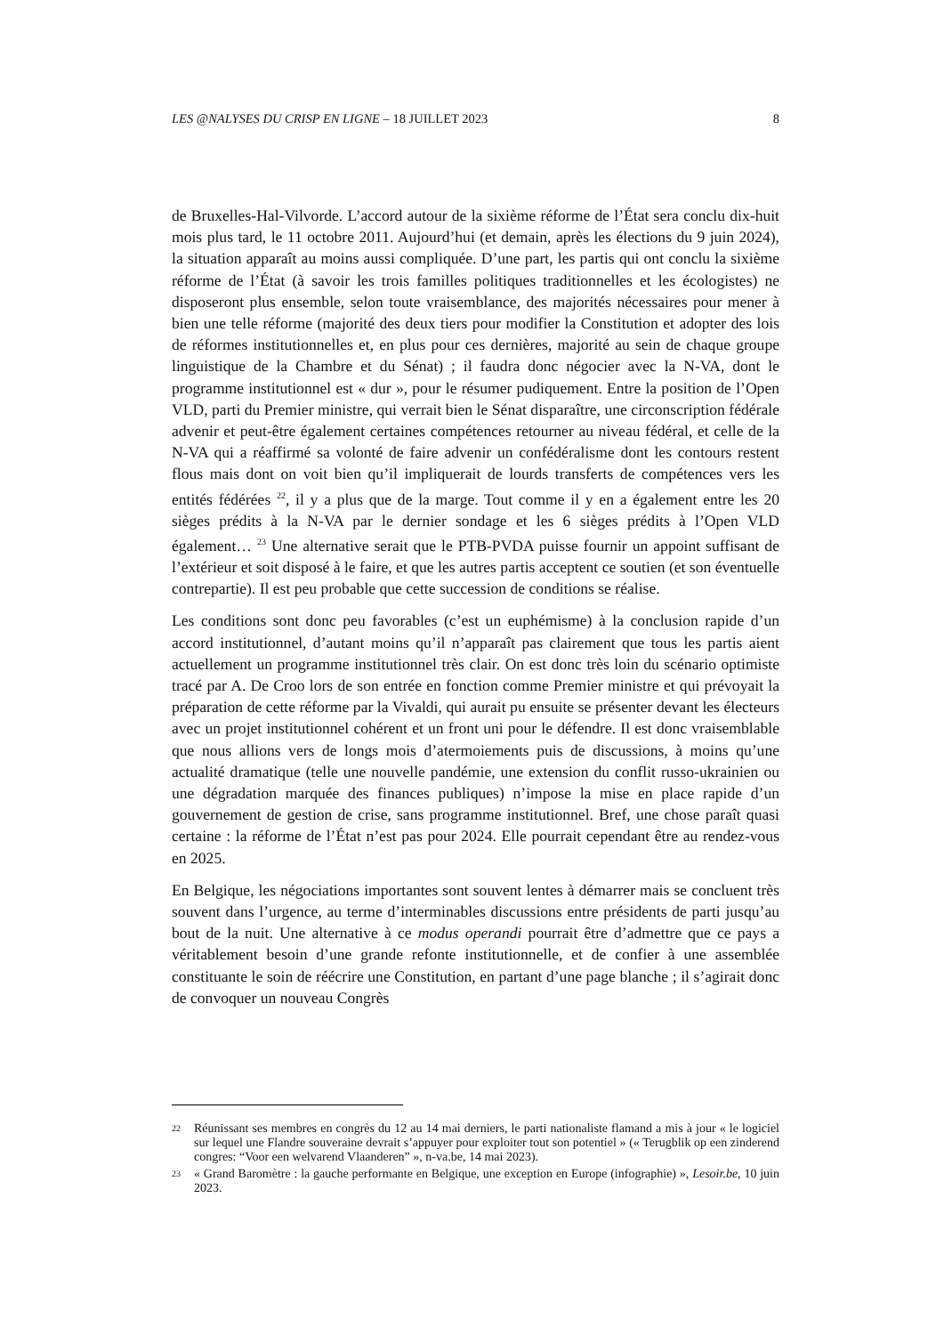LES @NALYSES DU CRISP EN LIGNE – 18 JUILLET 2023 8
de Bruxelles-Hal-Vilvorde. L’accord autour de la sixième réforme de l’État sera conclu dix-huit mois plus tard, le 11 octobre 2011. Aujourd’hui (et demain, après les élections du 9 juin 2024), la situation apparaît au moins aussi compliquée. D’une part, les partis qui ont conclu la sixième réforme de l’État (à savoir les trois familles politiques traditionnelles et les écologistes) ne disposeront plus ensemble, selon toute vraisemblance, des majorités nécessaires pour mener à bien une telle réforme (majorité des deux tiers pour modifier la Constitution et adopter des lois de réformes institutionnelles et, en plus pour ces dernières, majorité au sein de chaque groupe linguistique de la Chambre et du Sénat) ; il faudra donc négocier avec la N-VA, dont le programme institutionnel est « dur », pour le résumer pudiquement. Entre la position de l’Open VLD, parti du Premier ministre, qui verrait bien le Sénat disparaître, une circonscription fédérale advenir et peut-être également certaines compétences retourner au niveau fédéral, et celle de la N-VA qui a réaffirmé sa volonté de faire advenir un confédéralisme dont les contours restent flous mais dont on voit bien qu’il impliquerait de lourds transferts de compétences vers les entités fédérées <sup>22</sup>, il y a plus que de la marge. Tout comme il y en a également entre les 20 sièges prédits à la N-VA par le dernier sondage et les 6 sièges prédits à l’Open VLD également… <sup>23</sup> Une alternative serait que le PTB-PVDA puisse fournir un appoint suffisant de l’extérieur et soit disposé à le faire, et que les autres partis acceptent ce soutien (et son éventuelle contrepartie). Il est peu probable que cette succession de conditions se réalise.
Les conditions sont donc peu favorables (c’est un euphémisme) à la conclusion rapide d’un accord institutionnel, d’autant moins qu’il n’apparaît pas clairement que tous les partis aient actuellement un programme institutionnel très clair. On est donc très loin du scénario optimiste tracé par A. De Croo lors de son entrée en fonction comme Premier ministre et qui prévoyait la préparation de cette réforme par la Vivaldi, qui aurait pu ensuite se présenter devant les électeurs avec un projet institutionnel cohérent et un front uni pour le défendre. Il est donc vraisemblable que nous allions vers de longs mois d’atermoiements puis de discussions, à moins qu’une actualité dramatique (telle une nouvelle pandémie, une extension du conflit russo-ukrainien ou une dégradation marquée des finances publiques) n’impose la mise en place rapide d’un gouvernement de gestion de crise, sans programme institutionnel. Bref, une chose paraît quasi certaine : la réforme de l’État n’est pas pour 2024. Elle pourrait cependant être au rendez-vous en 2025.
En Belgique, les négociations importantes sont souvent lentes à démarrer mais se concluent très souvent dans l’urgence, au terme d’interminables discussions entre présidents de parti jusqu’au bout de la nuit. Une alternative à ce modus operandi pourrait être d’admettre que ce pays a véritablement besoin d’une grande refonte institutionnelle, et de confier à une assemblée constituante le soin de réécrire une Constitution, en partant d’une page blanche ; il s’agirait donc de convoquer un nouveau Congrès
22
Réunissant ses membres en congrès du 12 au 14 mai derniers, le parti nationaliste flamand a mis à jour « le logiciel sur lequel une Flandre souveraine devrait s’appuyer pour exploiter tout son potentiel » (« Terugblik op een zinderend congres: “Voor een welvarend Vlaanderen” », n-va.be, 14 mai 2023).
23
« Grand Baromètre : la gauche performante en Belgique, une exception en Europe (infographie) », Lesoir.be, 10 juin 2023.